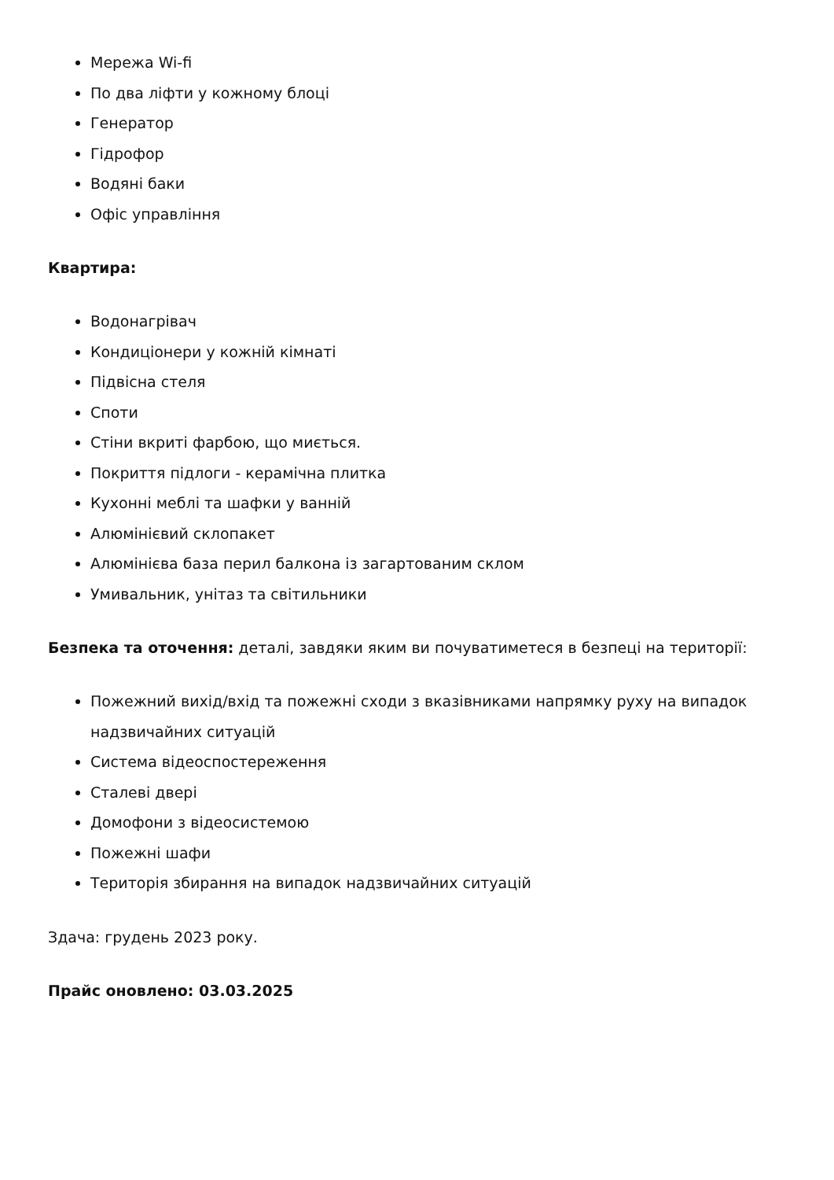Мережа Wi-fi
По два ліфти у кожному блоці
Генератор
Гідрофор
Водяні баки
Офіс управління
Квартира:
Водонагрівач
Кондиціонери у кожній кімнаті
Підвісна стеля
Споти
Стіни вкриті фарбою, що миється.
Покриття підлоги - керамічна плитка
Кухонні меблі та шафки у ванній
Алюмінієвий склопакет
Алюмінієва база перил балкона із загартованим склом
Умивальник, унітаз та світильники
Безпека та оточення: деталі, завдяки яким ви почуватиметеся в безпеці на території:
Пожежний вихід/вхід та пожежні сходи з вказівниками напрямку руху на випадок надзвичайних ситуацій
Система відеоспостереження
Сталеві двері
Домофони з відеосистемою
Пожежні шафи
Територія збирання на випадок надзвичайних ситуацій
Здача: грудень 2023 року.
Прайс оновлено: 03.03.2025